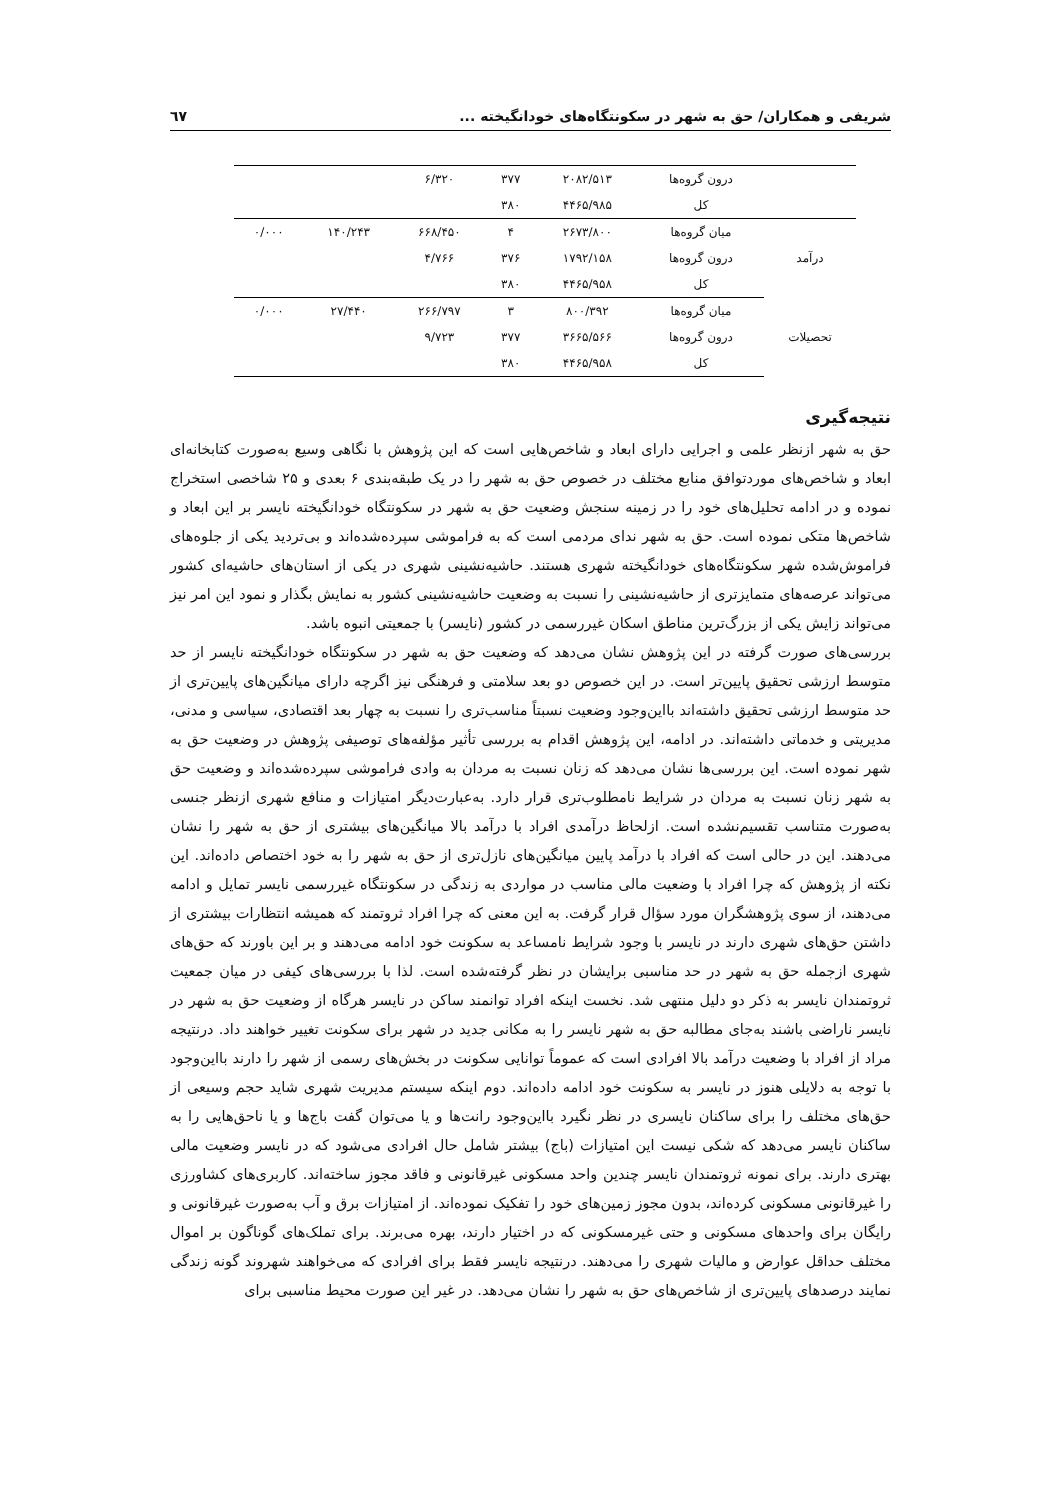شریفی و همکاران/ حق به شهر در سکونتگاه‌های خودانگیخته ... ٦٧
| | درون گروه‌ها | ۲۰۸۲/۵۱۳ | ۳۷۷ | ۶/۳۲۰ | | |
| | کل | ۴۴۶۵/۹۸۵ | ۳۸۰ | | | |
| درآمد | میان گروه‌ها | ۲۶۷۳/۸۰۰ | ۴ | ۶۶۸/۴۵۰ | ۱۴۰/۲۴۳ | ۰/۰۰۰ |
| | درون گروه‌ها | ۱۷۹۲/۱۵۸ | ۳۷۶ | ۴/۷۶۶ | | |
| | کل | ۴۴۶۵/۹۵۸ | ۳۸۰ | | | |
| تحصیلات | میان گروه‌ها | ۸۰۰/۳۹۲ | ۳ | ۲۶۶/۷۹۷ | ۲۷/۴۴۰ | ۰/۰۰۰ |
| | درون گروه‌ها | ۳۶۶۵/۵۶۶ | ۳۷۷ | ۹/۷۲۳ | | |
| | کل | ۴۴۶۵/۹۵۸ | ۳۸۰ | | | |
نتیجه‌گیری
حق به شهر ازنظر علمی و اجرایی دارای ابعاد و شاخص‌هایی است که این پژوهش با نگاهی وسیع به‌صورت کتابخانه‌ای ابعاد و شاخص‌های موردتوافق منابع مختلف در خصوص حق به شهر را در یک طبقه‌بندی ۶ بعدی و ۲۵ شاخصی استخراج نموده و در ادامه تحلیل‌های خود را در زمینه سنجش وضعیت حق به شهر در سکونتگاه خودانگیخته نایسر بر این ابعاد و شاخص‌ها متکی نموده است. حق به شهر ندای مردمی است که به فراموشی سپرده‌شده‌اند و بی‌تردید یکی از جلوه‌های فراموش‌شده شهر سکونتگاه‌های خودانگیخته شهری هستند. حاشیه‌نشینی شهری در یکی از استان‌های حاشیه‌ای کشور می‌تواند عرصه‌های متمایزتری از حاشیه‌نشینی را نسبت به وضعیت حاشیه‌نشینی کشور به نمایش بگذار و نمود این امر نیز می‌تواند زایش یکی از بزرگ‌ترین مناطق اسکان غیررسمی در کشور (نایسر) با جمعیتی انبوه باشد.
بررسی‌های صورت گرفته در این پژوهش نشان می‌دهد که وضعیت حق به شهر در سکونتگاه خودانگیخته نایسر از حد متوسط ارزشی تحقیق پایین‌تر است. در این خصوص دو بعد سلامتی و فرهنگی نیز اگرچه دارای میانگین‌های پایین‌تری از حد متوسط ارزشی تحقیق داشته‌اند بااین‌وجود وضعیت نسبتاً مناسب‌تری را نسبت به چهار بعد اقتصادی، سیاسی و مدنی، مدیریتی و خدماتی داشته‌اند. در ادامه، این پژوهش اقدام به بررسی تأثیر مؤلفه‌های توصیفی پژوهش در وضعیت حق به شهر نموده است. این بررسی‌ها نشان می‌دهد که زنان نسبت به مردان به وادی فراموشی سپرده‌شده‌اند و وضعیت حق به شهر زنان نسبت به مردان در شرایط نامطلوب‌تری قرار دارد. به‌عبارت‌دیگر امتیازات و منافع شهری ازنظر جنسی به‌صورت متناسب تقسیم‌نشده است. ازلحاظ درآمدی افراد با درآمد بالا میانگین‌های بیشتری از حق به شهر را نشان می‌دهند. این در حالی است که افراد با درآمد پایین میانگین‌های نازل‌تری از حق به شهر را به خود اختصاص داده‌اند. این نکته از پژوهش که چرا افراد با وضعیت مالی مناسب در مواردی به زندگی در سکونتگاه غیررسمی نایسر تمایل و ادامه می‌دهند، از سوی پژوهشگران مورد سؤال قرار گرفت. به این معنی که چرا افراد ثروتمند که همیشه انتظارات بیشتری از داشتن حق‌های شهری دارند در نایسر با وجود شرایط نامساعد به سکونت خود ادامه می‌دهند و بر این باورند که حق‌های شهری ازجمله حق به شهر در حد مناسبی برایشان در نظر گرفته‌شده است. لذا با بررسی‌های کیفی در میان جمعیت ثروتمندان نایسر به ذکر دو دلیل منتهی شد. نخست اینکه افراد توانمند ساکن در نایسر هرگاه از وضعیت حق به شهر در نایسر ناراضی باشند به‌جای مطالبه حق به شهر نایسر را به مکانی جدید در شهر برای سکونت تغییر خواهند داد. درنتیجه مراد از افراد با وضعیت درآمد بالا افرادی است که عموماً توانایی سکونت در بخش‌های رسمی از شهر را دارند بااین‌وجود با توجه به دلایلی هنوز در نایسر به سکونت خود ادامه داده‌اند. دوم اینکه سیستم مدیریت شهری شاید حجم وسیعی از حق‌های مختلف را برای ساکنان نایسری در نظر نگیرد بااین‌وجود رانت‌ها و یا می‌توان گفت باج‌ها و یا ناحق‌هایی را به ساکنان نایسر می‌دهد که شکی نیست این امتیازات (باج) بیشتر شامل حال افرادی می‌شود که در نایسر وضعیت مالی بهتری دارند. برای نمونه ثروتمندان نایسر چندین واحد مسکونی غیرقانونی و فاقد مجوز ساخته‌اند. کاربری‌های کشاورزی را غیرقانونی مسکونی کرده‌اند، بدون مجوز زمین‌های خود را تفکیک نموده‌اند. از امتیازات برق و آب به‌صورت غیرقانونی و رایگان برای واحدهای مسکونی و حتی غیرمسکونی که در اختیار دارند، بهره می‌برند. برای تملک‌های گوناگون بر اموال مختلف حداقل عوارض و مالیات شهری را می‌دهند. درنتیجه نایسر فقط برای افرادی که می‌خواهند شهروند گونه زندگی نمایند درصدهای پایین‌تری از شاخص‌های حق به شهر را نشان می‌دهد. در غیر این صورت محیط مناسبی برای